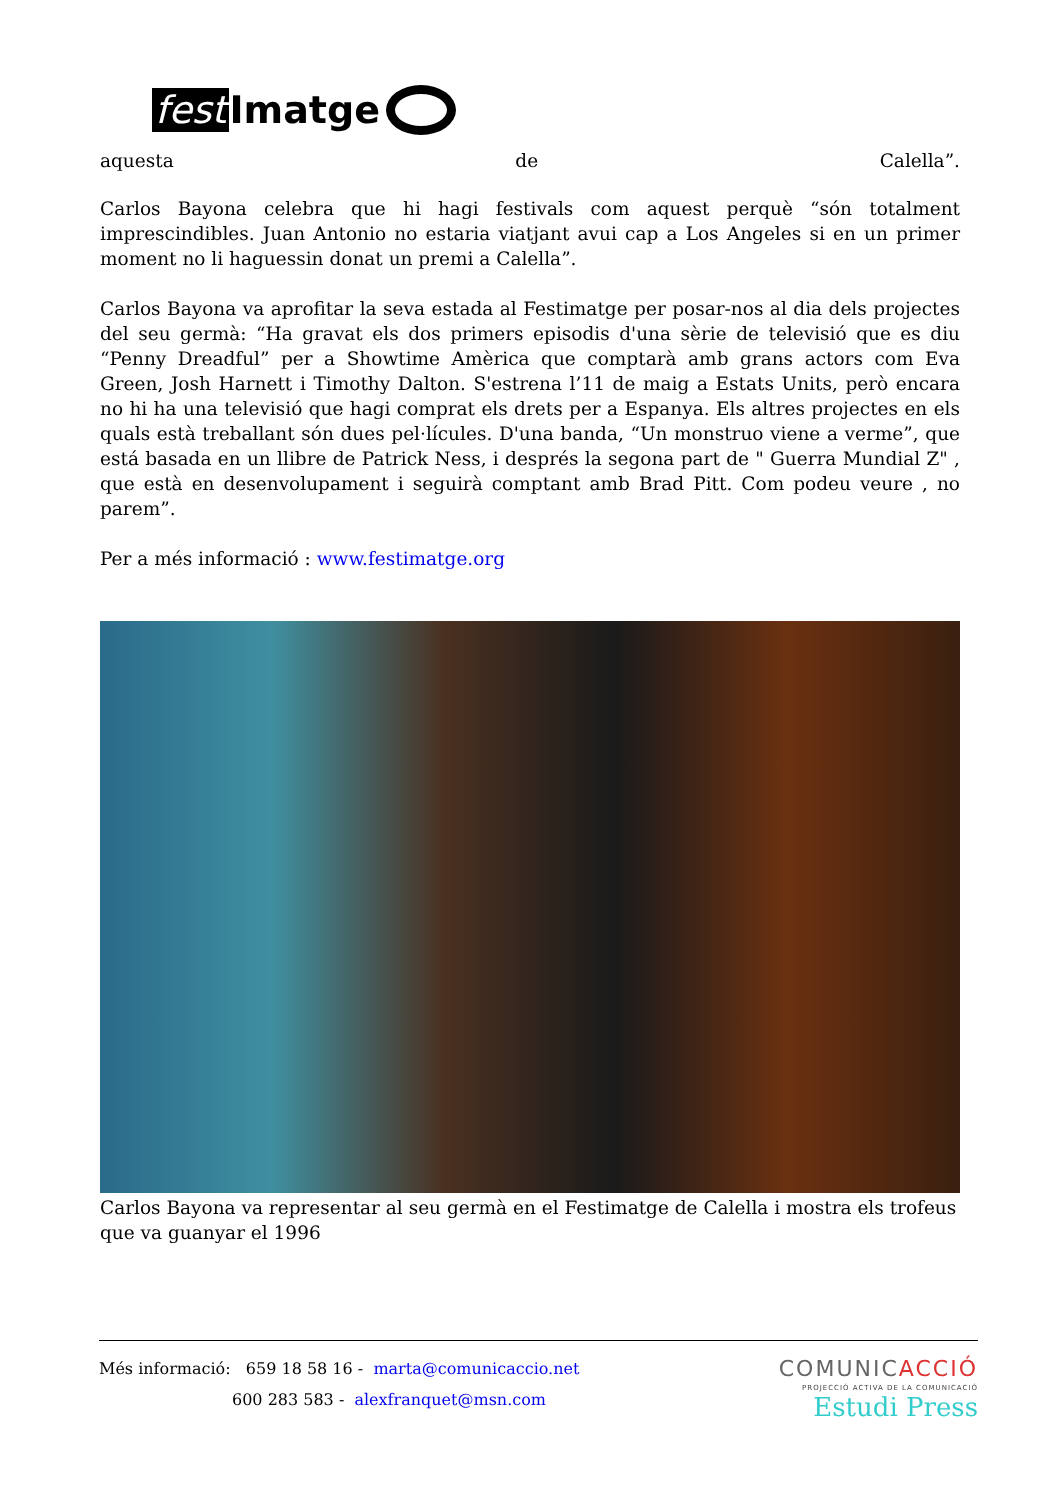fest Imatge
aquesta de Calella”.
Carlos Bayona celebra que hi hagi festivals com aquest perquè “són totalment imprescindibles. Juan Antonio no estaria viatjant avui cap a Los Angeles si en un primer moment no li haguessin donat un premi a Calella”.
Carlos Bayona va aprofitar la seva estada al Festimatge per posar-nos al dia dels projectes del seu germà: “Ha gravat els dos primers episodis d'una sèrie de televisió que es diu “Penny Dreadful” per a Showtime Amèrica que comptarà amb grans actors com Eva Green, Josh Harnett i Timothy Dalton. S'estrena l’11 de maig a Estats Units, però encara no hi ha una televisió que hagi comprat els drets per a Espanya. Els altres projectes en els quals està treballant són dues pel·lícules. D'una banda, “Un monstruo viene a verme”, que está basada en un llibre de Patrick Ness, i després la segona part de " Guerra Mundial Z" , que està en desenvolupament i seguirà comptant amb Brad Pitt. Com podeu veure , no parem”.
Per a més informació : www.festimatge.org
Carlos Bayona va representar al seu germà en el Festimatge de Calella i mostra els trofeus que va guanyar el 1996
Més informació: 659 18 58 16 - marta@comunicaccio.net
600 283 583 - alexfranquet@msn.com
COMUNICACCIÓ
PROJECCIÓ ACTIVA DE LA COMUNICACIÓ
Estudi Press